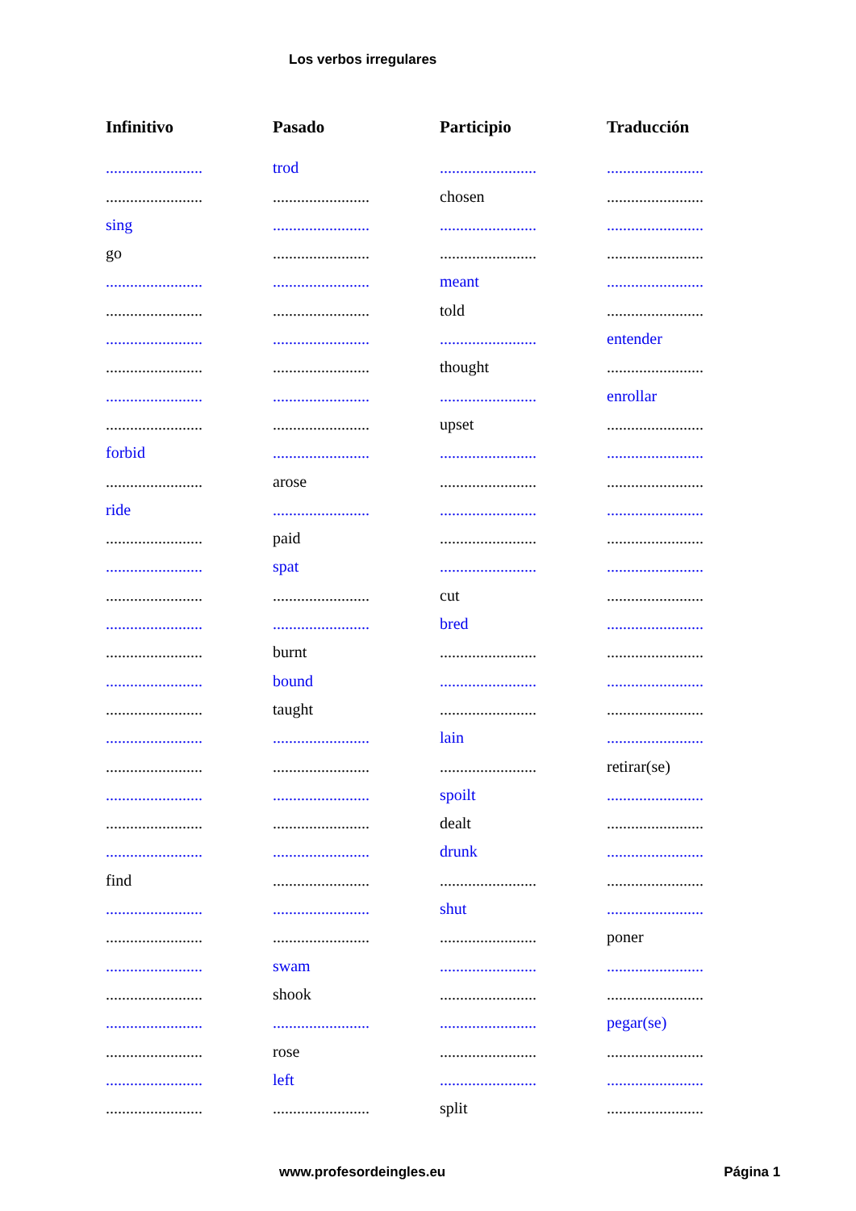Los verbos irregulares
| Infinitivo | Pasado | Participio | Traducción |
| --- | --- | --- | --- |
| ........................ | trod | ........................ | ........................ |
| ........................ | ........................ | chosen | ........................ |
| sing | ........................ | ........................ | ........................ |
| go | ........................ | ........................ | ........................ |
| ........................ | ........................ | meant | ........................ |
| ........................ | ........................ | told | ........................ |
| ........................ | ........................ | ........................ | entender |
| ........................ | ........................ | thought | ........................ |
| ........................ | ........................ | ........................ | enrollar |
| ........................ | ........................ | upset | ........................ |
| forbid | ........................ | ........................ | ........................ |
| ........................ | arose | ........................ | ........................ |
| ride | ........................ | ........................ | ........................ |
| ........................ | paid | ........................ | ........................ |
| ........................ | spat | ........................ | ........................ |
| ........................ | ........................ | cut | ........................ |
| ........................ | ........................ | bred | ........................ |
| ........................ | burnt | ........................ | ........................ |
| ........................ | bound | ........................ | ........................ |
| ........................ | taught | ........................ | ........................ |
| ........................ | ........................ | lain | ........................ |
| ........................ | ........................ | ........................ | retirar(se) |
| ........................ | ........................ | spoilt | ........................ |
| ........................ | ........................ | dealt | ........................ |
| ........................ | ........................ | drunk | ........................ |
| find | ........................ | ........................ | ........................ |
| ........................ | ........................ | shut | ........................ |
| ........................ | ........................ | ........................ | poner |
| ........................ | swam | ........................ | ........................ |
| ........................ | shook | ........................ | ........................ |
| ........................ | ........................ | ........................ | pegar(se) |
| ........................ | rose | ........................ | ........................ |
| ........................ | left | ........................ | ........................ |
| ........................ | ........................ | split | ........................ |
www.profesordeingles.eu Página 1